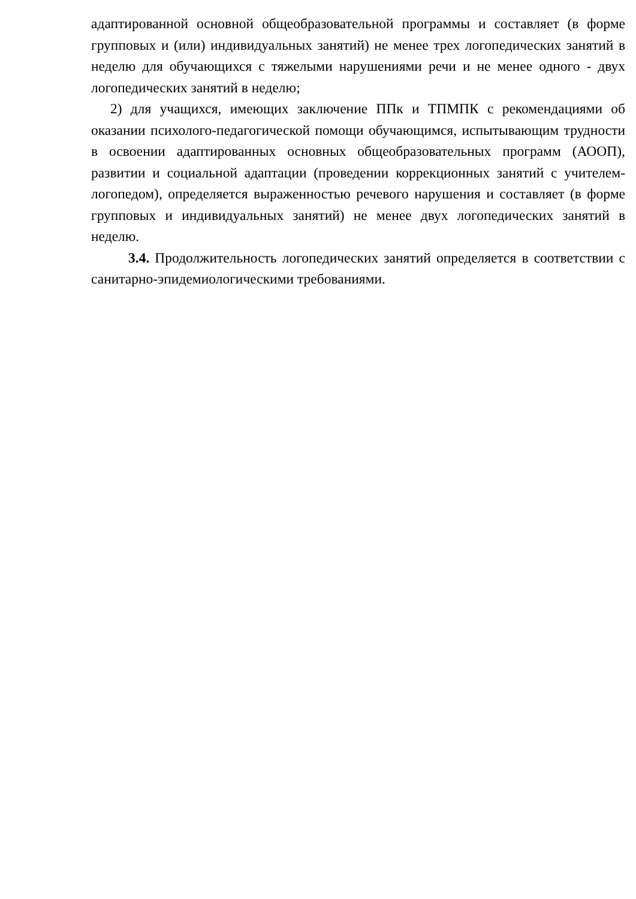адаптированной основной общеобразовательной программы и составляет (в форме групповых и (или) индивидуальных занятий) не менее трех логопедических занятий в неделю для обучающихся с тяжелыми нарушениями речи и не менее одного - двух логопедических занятий в неделю;
2) для учащихся, имеющих заключение ППк и ТПМПК с рекомендациями об оказании психолого-педагогической помощи обучающимся, испытывающим трудности в освоении адаптированных основных общеобразовательных программ (АООП), развитии и социальной адаптации (проведении коррекционных занятий с учителем- логопедом), определяется выраженностью речевого нарушения и составляет (в форме групповых и индивидуальных занятий) не менее двух логопедических занятий в неделю.
3.4. Продолжительность логопедических занятий определяется в соответствии с санитарно-эпидемиологическими требованиями.